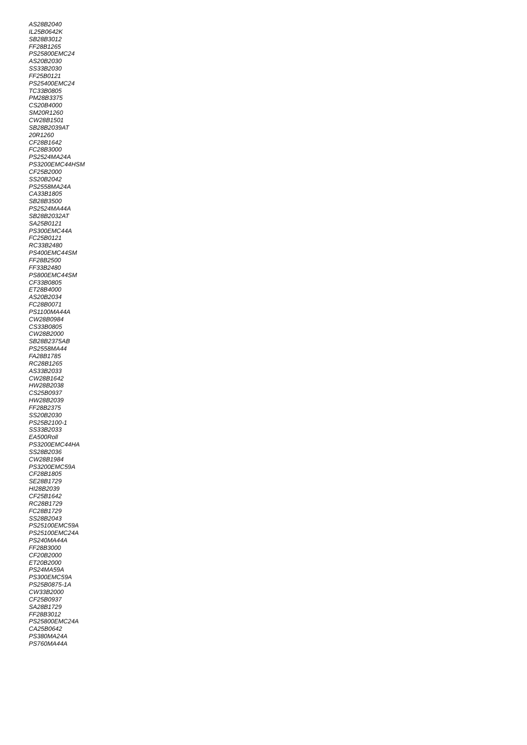AS28B2040
IL25B0642K
SB28B3012
FF28B1265
PS25800EMC24
AS20B2030
SS33B2030
FF25B0121
PS25400EMC24
TC33B0805
PM28B3375
CS20B4000
SM20R1260
CW28B1501
SB28B2039AT
20R1260
CF28B1642
FC28B3000
PS2524MA24A
PS3200EMC44HSM
CF25B2000
SS20B2042
PS2558MA24A
CA33B1805
SB28B3500
PS2524MA44A
SB28B2032AT
SA25B0121
PS300EMC44A
FC25B0121
RC33B2480
PS400EMC44SM
FF28B2500
FF33B2480
PS800EMC44SM
CF33B0805
ET28B4000
AS20B2034
FC28B0071
PS1100MA44A
CW28B0984
CS33B0805
CW28B2000
SB28B2375AB
PS2558MA44
FA28B1785
RC28B1265
AS33B2033
CW28B1642
HW28B2038
CS25B0937
HW28B2039
FF28B2375
SS20B2030
PS25B2100-1
SS33B2033
EA500Roll
PS3200EMC44HA
SS28B2036
CW28B1984
PS3200EMC59A
CF28B1805
SE28B1729
HI28B2039
CF25B1642
RC28B1729
FC28B1729
SS28B2043
PS25100EMC59A
PS25100EMC24A
PS240MA44A
FF28B3000
CF20B2000
ET20B2000
PS24MA59A
PS300EMC59A
PS25B0875-1A
CW33B2000
CF25B0937
SA28B1729
FF28B3012
PS25800EMC24A
CA25B0642
PS380MA24A
PS760MA44A